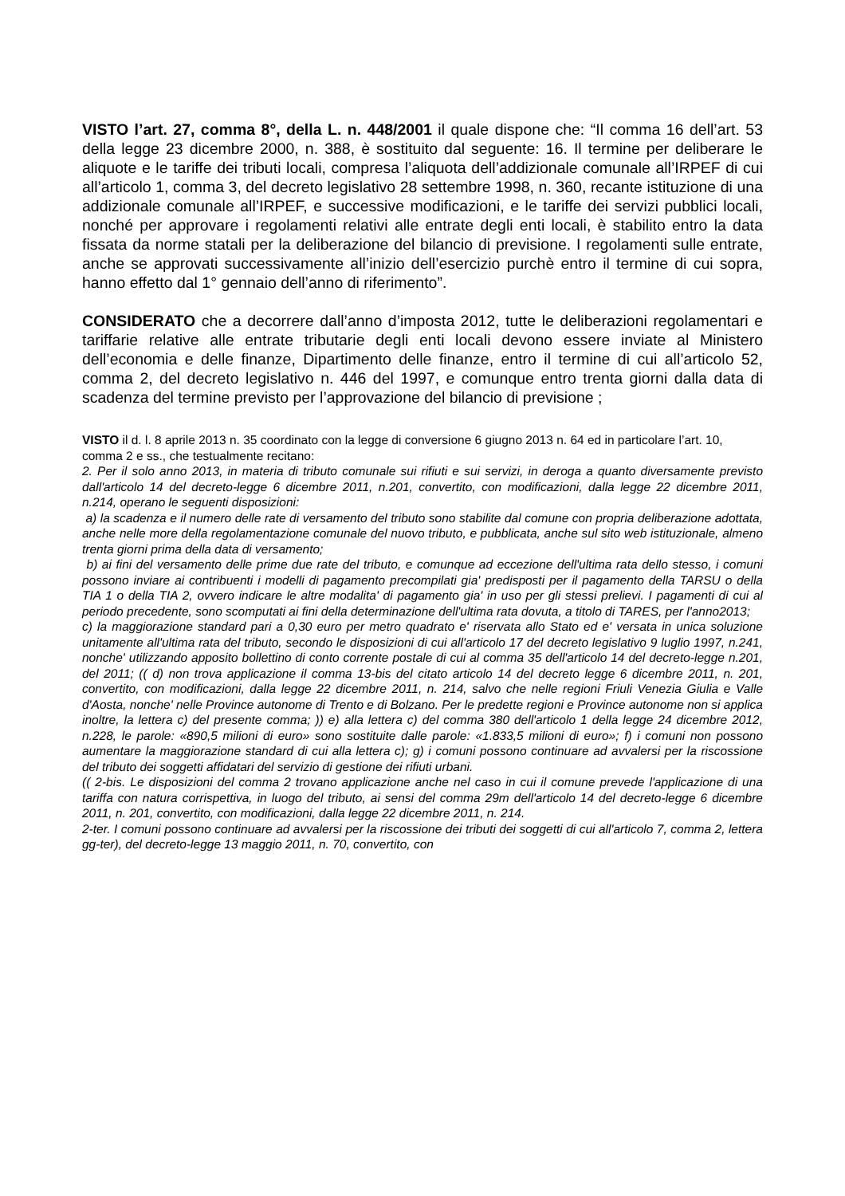VISTO l’art. 27, comma 8°, della L. n. 448/2001 il quale dispone che: “Il comma 16 dell’art. 53 della legge 23 dicembre 2000, n. 388, è sostituito dal seguente: 16. Il termine per deliberare le aliquote e le tariffe dei tributi locali, compresa l’aliquota dell’addizionale comunale all’IRPEF di cui all’articolo 1, comma 3, del decreto legislativo 28 settembre 1998, n. 360, recante istituzione di una addizionale comunale all’IRPEF, e successive modificazioni, e le tariffe dei servizi pubblici locali, nonché per approvare i regolamenti relativi alle entrate degli enti locali, è stabilito entro la data fissata da norme statali per la deliberazione del bilancio di previsione. I regolamenti sulle entrate, anche se approvati successivamente all’inizio dell’esercizio purchè entro il termine di cui sopra, hanno effetto dal 1° gennaio dell’anno di riferimento”.
CONSIDERATO che a decorrere dall’anno d’imposta 2012, tutte le deliberazioni regolamentari e tariffarie relative alle entrate tributarie degli enti locali devono essere inviate al Ministero dell’economia e delle finanze, Dipartimento delle finanze, entro il termine di cui all’articolo 52, comma 2, del decreto legislativo n. 446 del 1997, e comunque entro trenta giorni dalla data di scadenza del termine previsto per l’approvazione del bilancio di previsione ;
VISTO il d. l. 8 aprile 2013 n. 35 coordinato con la legge di conversione 6 giugno 2013 n. 64 ed in particolare l’art. 10, comma 2 e ss., che testualmente recitano:
2. Per il solo anno 2013, in materia di tributo comunale sui rifiuti e sui servizi, in deroga a quanto diversamente previsto dall'articolo 14 del decreto-legge 6 dicembre 2011, n.201, convertito, con modificazioni, dalla legge 22 dicembre 2011, n.214, operano le seguenti disposizioni:
a) la scadenza e il numero delle rate di versamento del tributo sono stabilite dal comune con propria deliberazione adottata, anche nelle more della regolamentazione comunale del nuovo tributo, e pubblicata, anche sul sito web istituzionale, almeno trenta giorni prima della data di versamento;
b) ai fini del versamento delle prime due rate del tributo, e comunque ad eccezione dell'ultima rata dello stesso, i comuni possono inviare ai contribuenti i modelli di pagamento precompilati gia' predisposti per il pagamento della TARSU o della TIA 1 o della TIA 2, ovvero indicare le altre modalita' di pagamento gia' in uso per gli stessi prelievi. I pagamenti di cui al periodo precedente, sono scomputati ai fini della determinazione dell'ultima rata dovuta, a titolo di TARES, per l'anno2013;
c) la maggiorazione standard pari a 0,30 euro per metro quadrato e' riservata allo Stato ed e' versata in unica soluzione unitamente all'ultima rata del tributo, secondo le disposizioni di cui all'articolo 17 del decreto legislativo 9 luglio 1997, n.241, nonche' utilizzando apposito bollettino di conto corrente postale di cui al comma 35 dell'articolo 14 del decreto-legge n.201, del 2011; (( d) non trova applicazione il comma 13-bis del citato articolo 14 del decreto legge 6 dicembre 2011, n. 201, convertito, con modificazioni, dalla legge 22 dicembre 2011, n. 214, salvo che nelle regioni Friuli Venezia Giulia e Valle d'Aosta, nonche' nelle Province autonome di Trento e di Bolzano. Per le predette regioni e Province autonome non si applica inoltre, la lettera c) del presente comma; )) e) alla lettera c) del comma 380 dell'articolo 1 della legge 24 dicembre 2012, n.228, le parole: «890,5 milioni di euro» sono sostituite dalle parole: «1.833,5 milioni di euro»; f) i comuni non possono aumentare la maggiorazione standard di cui alla lettera c); g) i comuni possono continuare ad avvalersi per la riscossione del tributo dei soggetti affidatari del servizio di gestione dei rifiuti urbani.
(( 2-bis. Le disposizioni del comma 2 trovano applicazione anche nel caso in cui il comune prevede l'applicazione di una tariffa con natura corrispettiva, in luogo del tributo, ai sensi del comma 29m dell'articolo 14 del decreto-legge 6 dicembre 2011, n. 201, convertito, con modificazioni, dalla legge 22 dicembre 2011, n. 214.
2-ter. I comuni possono continuare ad avvalersi per la riscossione dei tributi dei soggetti di cui all'articolo 7, comma 2, lettera gg-ter), del decreto-legge 13 maggio 2011, n. 70, convertito, con